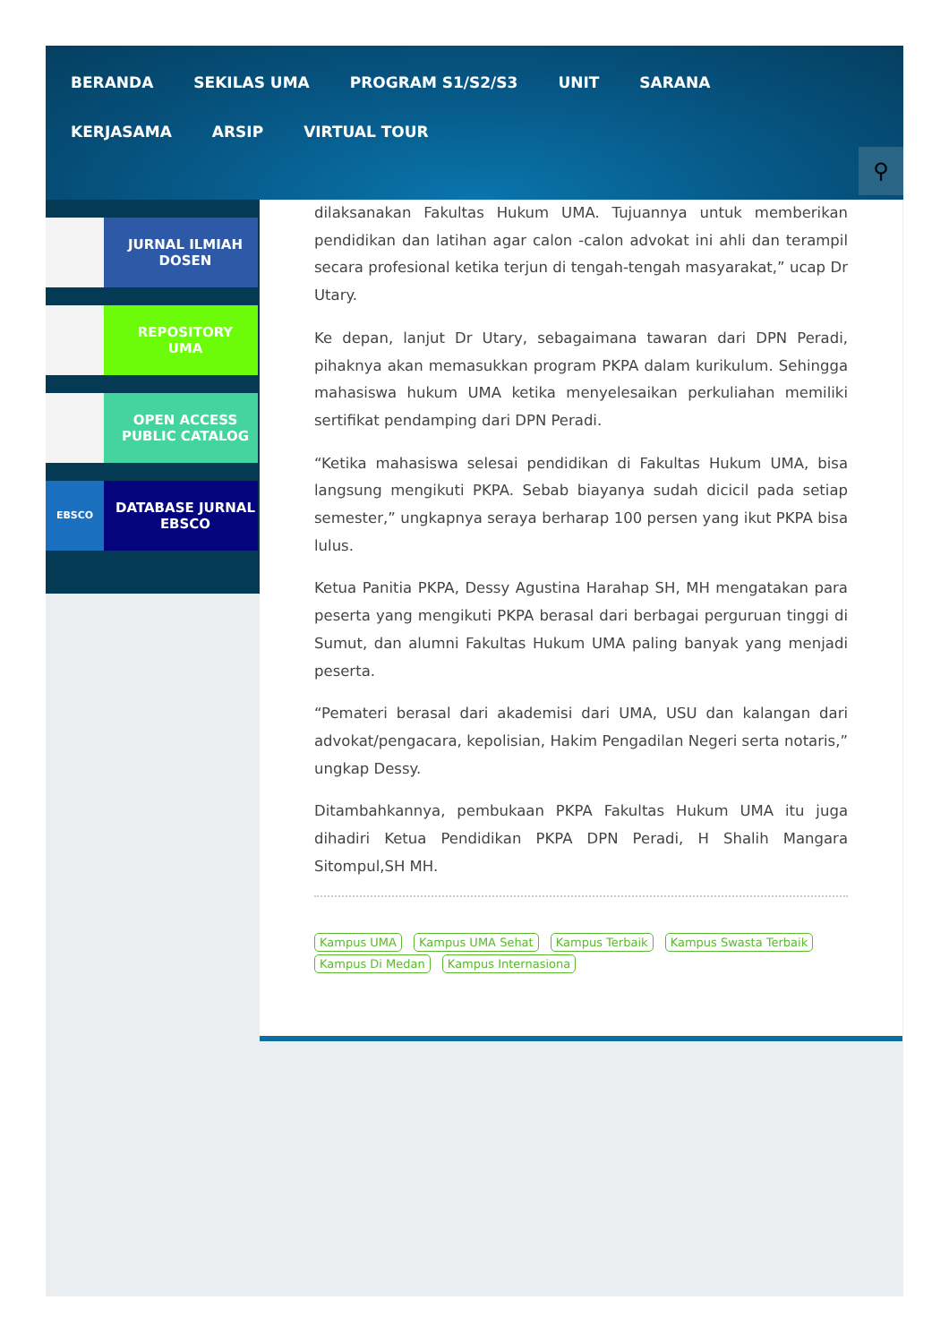BERANDA
SEKILAS UMA
PROGRAM S1/S2/S3
UNIT
SARANA
KERJASAMA
ARSIP
VIRTUAL TOUR
⚲
JURNAL ILMIAH
DOSEN
REPOSITORY
UMA
OPEN ACCESS
PUBLIC CATALOG
EBSCO
DATABASE JURNAL
EBSCO
dilaksanakan Fakultas Hukum UMA. Tujuannya untuk memberikan pendidikan dan latihan agar calon -calon advokat ini ahli dan terampil secara profesional ketika terjun di tengah-tengah masyarakat,” ucap Dr Utary.
Ke depan, lanjut Dr Utary, sebagaimana tawaran dari DPN Peradi, pihaknya akan memasukkan program PKPA dalam kurikulum. Sehingga mahasiswa hukum UMA ketika menyelesaikan perkuliahan memiliki sertifikat pendamping dari DPN Peradi.
“Ketika mahasiswa selesai pendidikan di Fakultas Hukum UMA, bisa langsung mengikuti PKPA. Sebab biayanya sudah dicicil pada setiap semester,” ungkapnya seraya berharap 100 persen yang ikut PKPA bisa lulus.
Ketua Panitia PKPA, Dessy Agustina Harahap SH, MH mengatakan para peserta yang mengikuti PKPA berasal dari berbagai perguruan tinggi di Sumut, dan alumni Fakultas Hukum UMA paling banyak yang menjadi peserta.
“Pemateri berasal dari akademisi dari UMA, USU dan kalangan dari advokat/pengacara, kepolisian, Hakim Pengadilan Negeri serta notaris,” ungkap Dessy.
Ditambahkannya, pembukaan PKPA Fakultas Hukum UMA itu juga dihadiri Ketua Pendidikan PKPA DPN Peradi, H Shalih Mangara Sitompul,SH MH.
Kampus UMA Kampus UMA Sehat Kampus Terbaik Kampus Swasta Terbaik Kampus Di Medan Kampus Internasiona